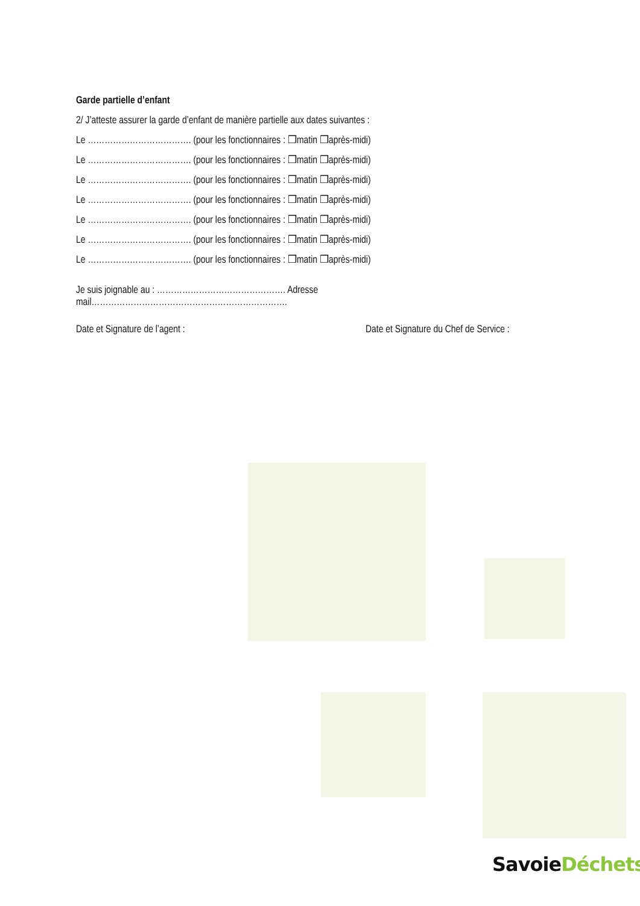Garde partielle d’enfant
2/ J’atteste assurer la garde d’enfant de manière partielle aux dates suivantes :
Le ………………………………. (pour les fonctionnaires : ❒matin ❒après-midi)
Le ………………………………. (pour les fonctionnaires : ❒matin ❒après-midi)
Le ………………………………. (pour les fonctionnaires : ❒matin ❒après-midi)
Le ………………………………. (pour les fonctionnaires : ❒matin ❒après-midi)
Le ………………………………. (pour les fonctionnaires : ❒matin ❒après-midi)
Le ………………………………. (pour les fonctionnaires : ❒matin ❒après-midi)
Le ………………………………. (pour les fonctionnaires : ❒matin ❒après-midi)
Je suis joignable au : ………………………………………. Adresse mail…………………………………………………………….
Date et Signature de l’agent : Date et Signature du Chef de Service :
SavoieDéchets